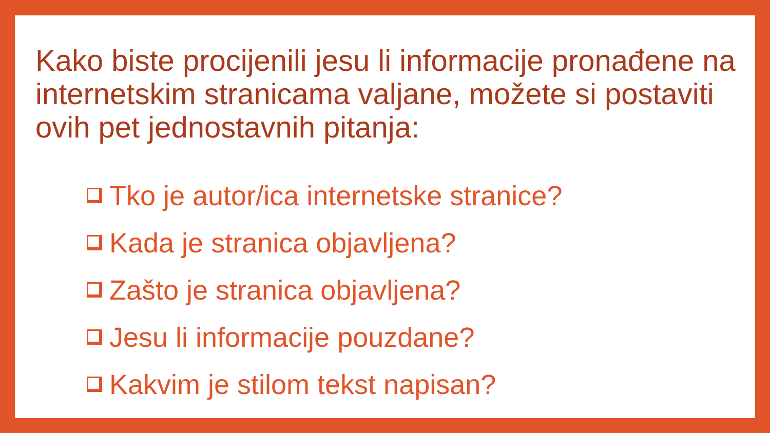Kako biste procijenili jesu li informacije pronađene na internetskim stranicama valjane, možete si postaviti ovih pet jednostavnih pitanja:
Tko je autor/ica internetske stranice?
Kada je stranica objavljena?
Zašto je stranica objavljena?
Jesu li informacije pouzdane?
Kakvim je stilom tekst napisan?